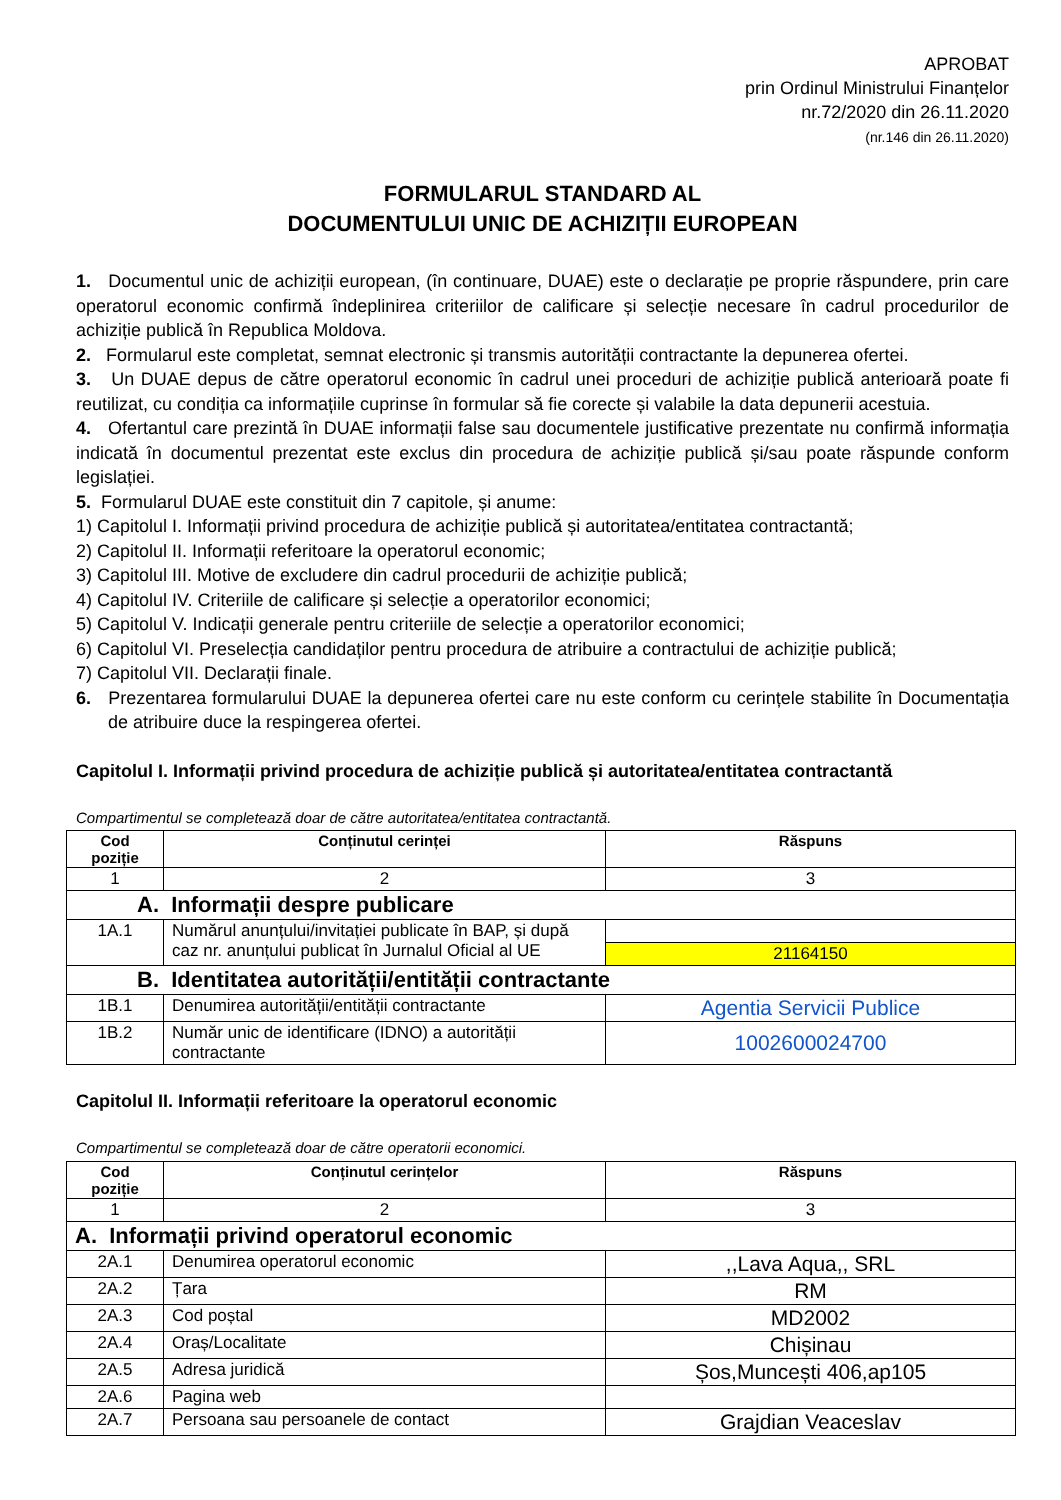APROBAT
prin Ordinul Ministrului Finanțelor
nr.72/2020 din 26.11.2020
(nr.146 din 26.11.2020)
FORMULARUL STANDARD AL
DOCUMENTULUI UNIC DE ACHIZIȚII EUROPEAN
1. Documentul unic de achiziții european, (în continuare, DUAE) este o declarație pe proprie răspundere, prin care operatorul economic confirmă îndeplinirea criteriilor de calificare și selecție necesare în cadrul procedurilor de achiziție publică în Republica Moldova.
2. Formularul este completat, semnat electronic și transmis autorității contractante la depunerea ofertei.
3. Un DUAE depus de către operatorul economic în cadrul unei proceduri de achiziție publică anterioară poate fi reutilizat, cu condiția ca informațiile cuprinse în formular să fie corecte și valabile la data depunerii acestuia.
4. Ofertantul care prezintă în DUAE informații false sau documentele justificative prezentate nu confirmă informația indicată în documentul prezentat este exclus din procedura de achiziție publică și/sau poate răspunde conform legislației.
5. Formularul DUAE este constituit din 7 capitole, și anume:
1) Capitolul I. Informații privind procedura de achiziție publică și autoritatea/entitatea contractantă;
2) Capitolul II. Informații referitoare la operatorul economic;
3) Capitolul III. Motive de excludere din cadrul procedurii de achiziție publică;
4) Capitolul IV. Criteriile de calificare și selecție a operatorilor economici;
5) Capitolul V. Indicații generale pentru criteriile de selecție a operatorilor economici;
6) Capitolul VI. Preselecția candidaților pentru procedura de atribuire a contractului de achiziție publică;
7) Capitolul VII. Declarații finale.
6. Prezentarea formularului DUAE la depunerea ofertei care nu este conform cu cerințele stabilite în Documentația de atribuire duce la respingerea ofertei.
Capitolul I. Informații privind procedura de achiziție publică și autoritatea/entitatea contractantă
Compartimentul se completează doar de către autoritatea/entitatea contractantă.
| Cod poziție | Conținutul cerinței | Răspuns |
| --- | --- | --- |
| 1 | 2 | 3 |
| A. Informații despre publicare | | |
| 1A.1 | Numărul anunțului/invitației publicate în BAP, și după caz nr. anunțului publicat în Jurnalul Oficial al UE | |
| | | 21164150 |
| B. Identitatea autorității/entității contractante | | |
| 1B.1 | Denumirea autorității/entității contractante | Agentia Servicii Publice |
| 1B.2 | Număr unic de identificare (IDNO) a autorității contractante | 1002600024700 |
Capitolul II. Informații referitoare la operatorul economic
Compartimentul se completează doar de către operatorii economici.
| Cod poziție | Conținutul cerințelor | Răspuns |
| --- | --- | --- |
| 1 | 2 | 3 |
| A. Informații privind operatorul economic | | |
| 2A.1 | Denumirea operatorul economic | ,,Lava Aqua,, SRL |
| 2A.2 | Țara | RM |
| 2A.3 | Cod poștal | MD2002 |
| 2A.4 | Oraș/Localitate | Chișinau |
| 2A.5 | Adresa juridică | Șos,Muncești 406,ap105 |
| 2A.6 | Pagina web | |
| 2A.7 | Persoana sau persoanele de contact | Grajdian Veaceslav |